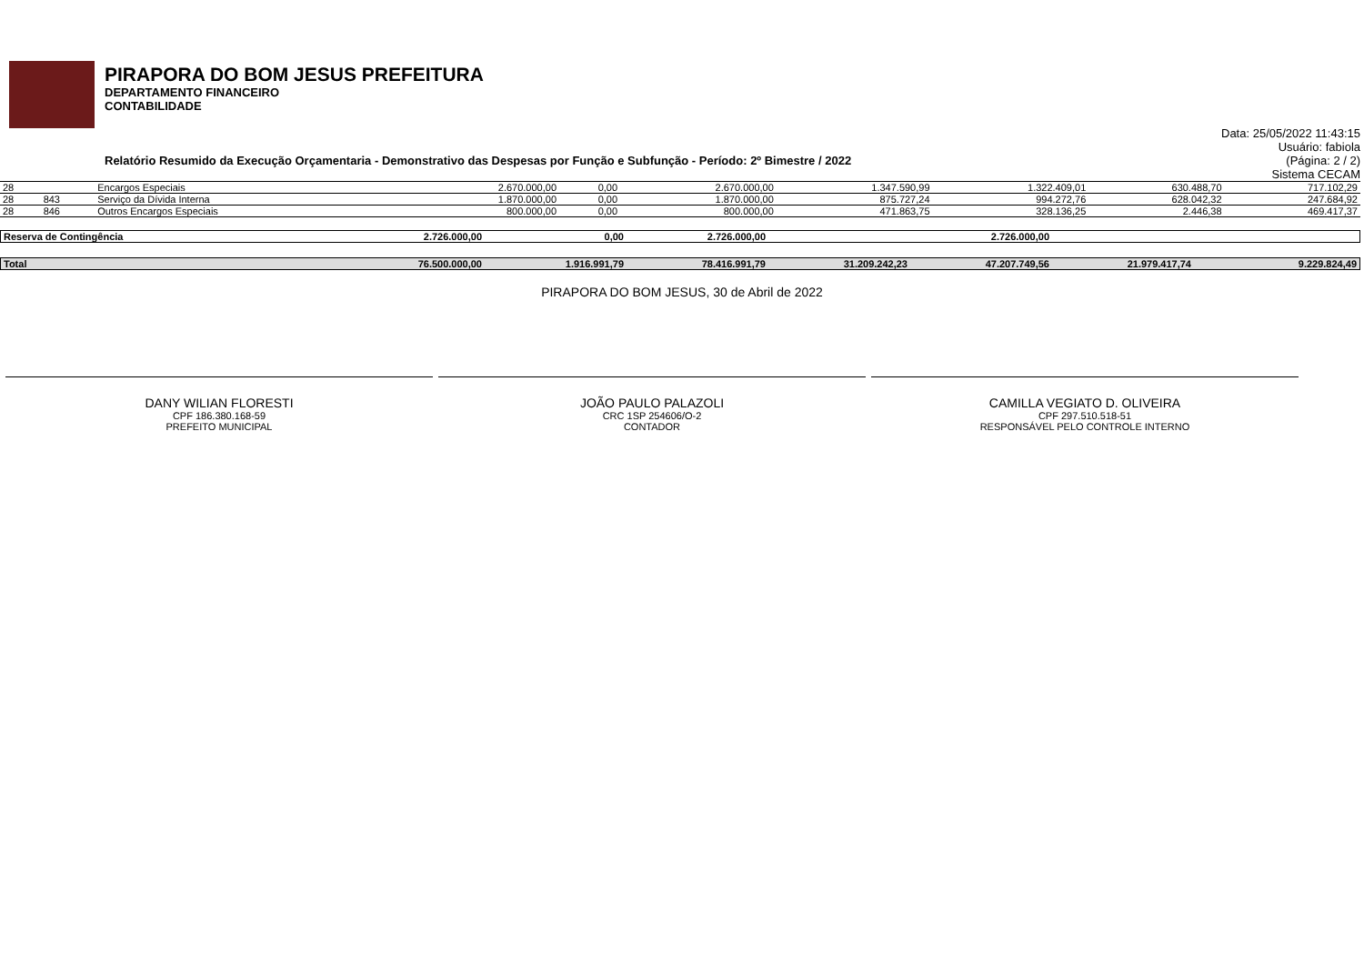PIRAPORA DO BOM JESUS PREFEITURA
DEPARTAMENTO FINANCEIRO
CONTABILIDADE
Data: 25/05/2022 11:43:15
Usuário: fabiola
Relatório Resumido da Execução Orçamentaria - Demonstrativo das Despesas por Função e Subfunção - Período: 2º Bimestre / 2022 (Página: 2 / 2)
Sistema CECAM
| 28 | | Encargos Especiais | 2.670.000,00 | 0,00 | 2.670.000,00 | 1.347.590,99 | 1.322.409,01 | 630.488,70 | 717.102,29 |
| 28 | 843 | Serviço da Dívida Interna | 1.870.000,00 | 0,00 | 1.870.000,00 | 875.727,24 | 994.272,76 | 628.042,32 | 247.684,92 |
| 28 | 846 | Outros Encargos Especiais | 800.000,00 | 0,00 | 800.000,00 | 471.863,75 | 328.136,25 | 2.446,38 | 469.417,37 |
| Reserva de Contingência | 2.726.000,00 | 0,00 | 2.726.000,00 | | 2.726.000,00 | | |
| Total | 76.500.000,00 | 1.916.991,79 | 78.416.991,79 | 31.209.242,23 | 47.207.749,56 | 21.979.417,74 | 9.229.824,49 |
PIRAPORA DO BOM JESUS, 30 de Abril de 2022
DANY WILIAN FLORESTI
CPF 186.380.168-59
PREFEITO MUNICIPAL
JOÃO PAULO PALAZOLI
CRC 1SP 254606/O-2
CONTADOR
CAMILLA VEGIATO D. OLIVEIRA
CPF 297.510.518-51
RESPONSÁVEL PELO CONTROLE INTERNO